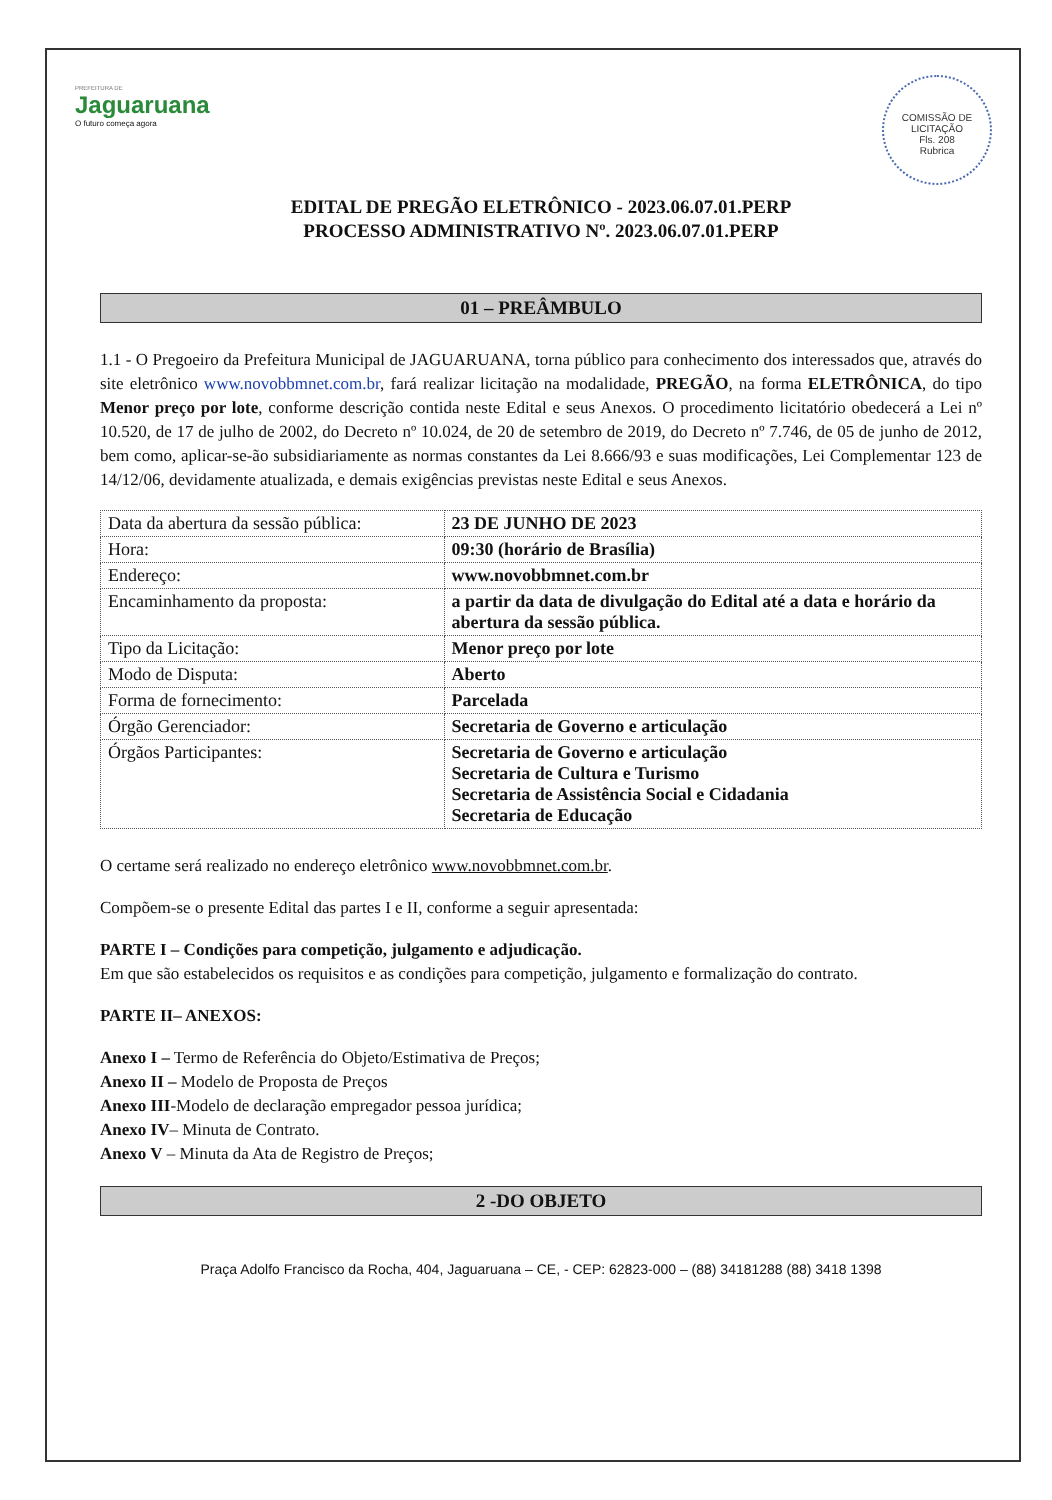PREFEITURA DE
Jaguaruana
O futuro começa agora
COMISSÃO DE LICITAÇÃO
Fls. 208
Rubrica
EDITAL DE PREGÃO ELETRÔNICO - 2023.06.07.01.PERP
PROCESSO ADMINISTRATIVO Nº. 2023.06.07.01.PERP
01 – PREÂMBULO
1.1 - O Pregoeiro da Prefeitura Municipal de JAGUARUANA, torna público para conhecimento dos interessados que, através do site eletrônico www.novobbmnet.com.br, fará realizar licitação na modalidade, PREGÃO, na forma ELETRÔNICA, do tipo Menor preço por lote, conforme descrição contida neste Edital e seus Anexos. O procedimento licitatório obedecerá a Lei nº 10.520, de 17 de julho de 2002, do Decreto nº 10.024, de 20 de setembro de 2019, do Decreto nº 7.746, de 05 de junho de 2012, bem como, aplicar-se-ão subsidiariamente as normas constantes da Lei 8.666/93 e suas modificações, Lei Complementar 123 de 14/12/06, devidamente atualizada, e demais exigências previstas neste Edital e seus Anexos.
| Data da abertura da sessão pública: | 23 DE JUNHO DE 2023 |
| Hora: | 09:30 (horário de Brasília) |
| Endereço: | www.novobbmnet.com.br |
| Encaminhamento da proposta: | a partir da data de divulgação do Edital até a data e horário da abertura da sessão pública. |
| Tipo da Licitação: | Menor preço por lote |
| Modo de Disputa: | Aberto |
| Forma de fornecimento: | Parcelada |
| Órgão Gerenciador: | Secretaria de Governo e articulação |
| Órgãos Participantes: | Secretaria de Governo e articulação Secretaria de Cultura e Turismo Secretaria de Assistência Social e Cidadania Secretaria de Educação |
O certame será realizado no endereço eletrônico www.novobbmnet.com.br.
Compõem-se o presente Edital das partes I e II, conforme a seguir apresentada:
PARTE I – Condições para competição, julgamento e adjudicação.
Em que são estabelecidos os requisitos e as condições para competição, julgamento e formalização do contrato.
PARTE II– ANEXOS:
Anexo I – Termo de Referência do Objeto/Estimativa de Preços;
Anexo II – Modelo de Proposta de Preços
Anexo III-Modelo de declaração empregador pessoa jurídica;
Anexo IV– Minuta de Contrato.
Anexo V – Minuta da Ata de Registro de Preços;
2 -DO OBJETO
Praça Adolfo Francisco da Rocha, 404, Jaguaruana – CE, - CEP: 62823-000 – (88) 34181288 (88) 3418 1398